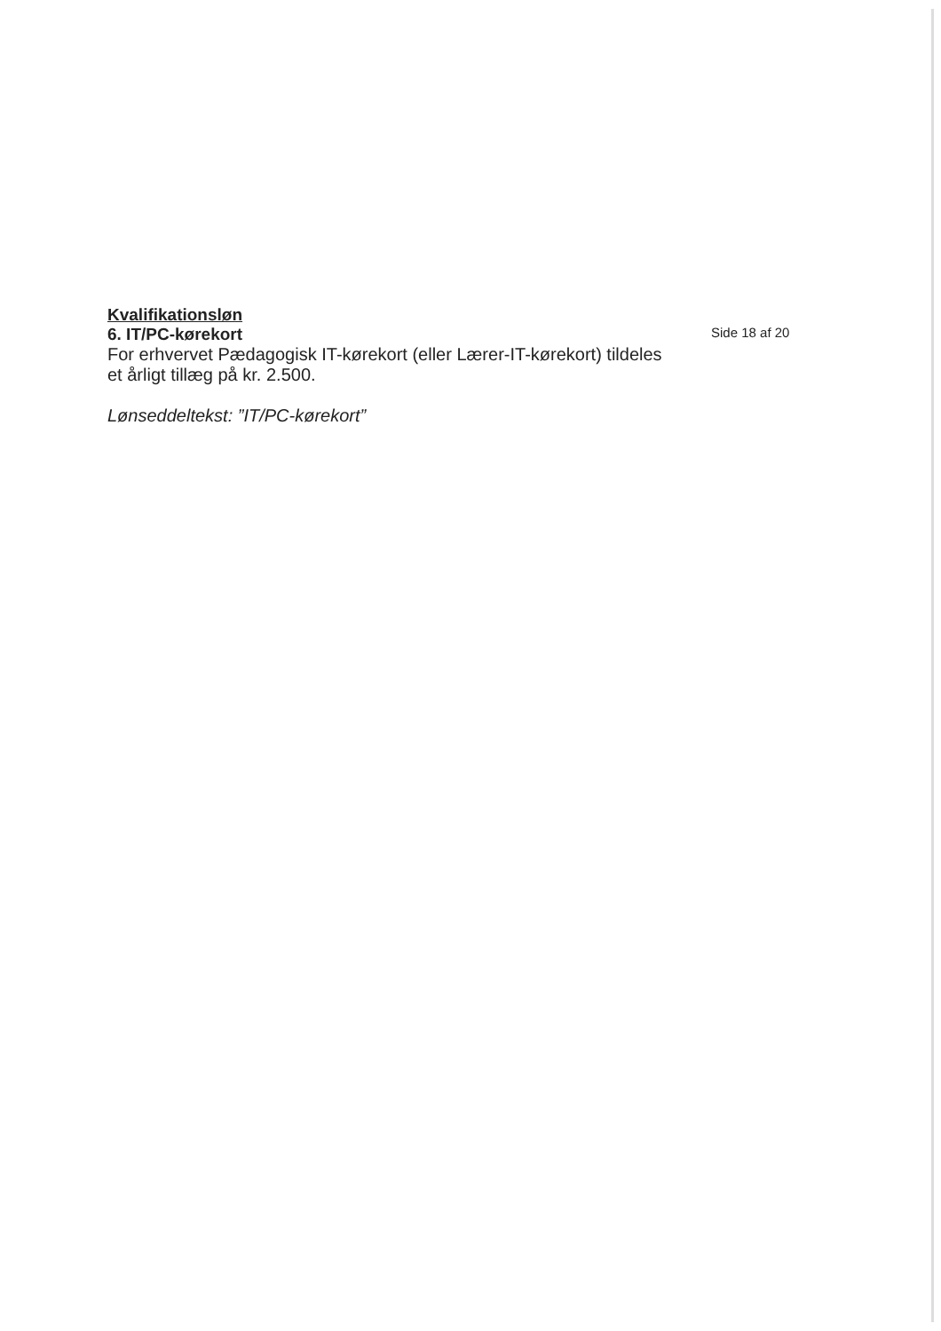Kvalifikationsløn
6. IT/PC-kørekort
For erhvervet Pædagogisk IT-kørekort (eller Lærer-IT-kørekort) tildeles et årligt tillæg på kr. 2.500.
Lønseddeltekst: ”IT/PC-kørekort”
Side 18 af 20